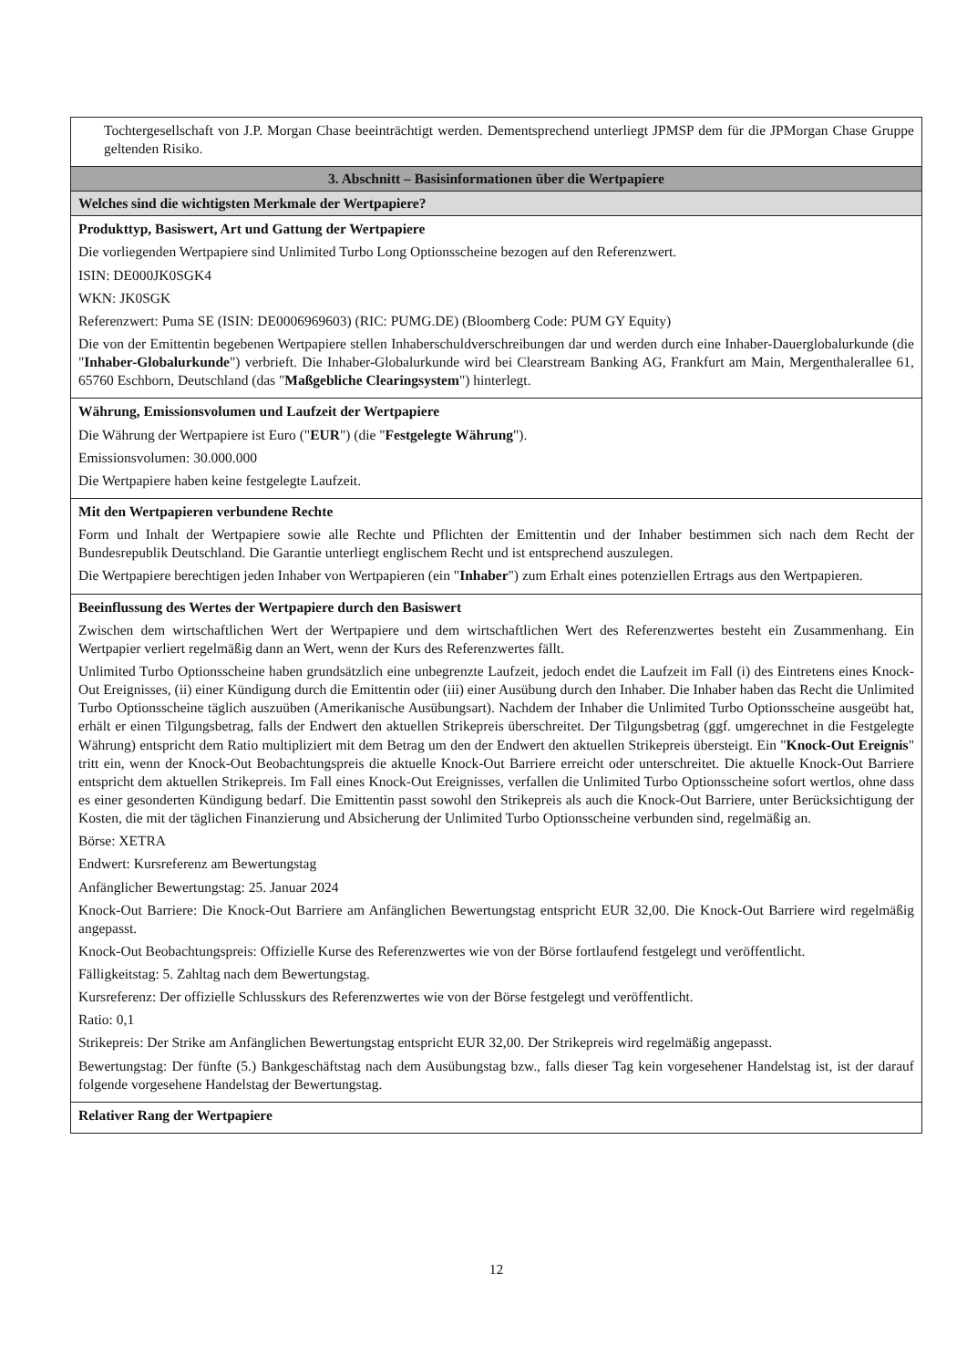| Tochtergesellschaft von J.P. Morgan Chase beeinträchtigt werden. Dementsprechend unterliegt JPMSP dem für die JPMorgan Chase Gruppe geltenden Risiko. |
| 3. Abschnitt – Basisinformationen über die Wertpapiere |
| Welches sind die wichtigsten Merkmale der Wertpapiere? |
| Produkttyp, Basiswert, Art und Gattung der Wertpapiere Die vorliegenden Wertpapiere sind Unlimited Turbo Long Optionsscheine bezogen auf den Referenzwert. ISIN: DE000JK0SGK4 WKN: JK0SGK Referenzwert: Puma SE (ISIN: DE0006969603) (RIC: PUMG.DE) (Bloomberg Code: PUM GY Equity) Die von der Emittentin begebenen Wertpapiere stellen Inhaberschuldverschreibungen dar und werden durch eine Inhaber-Dauerglobalurkunde (die " Inhaber-Globalurkunde ") verbrieft. Die Inhaber-Globalurkunde wird bei Clearstream Banking AG, Frankfurt am Main, Mergenthalerallee 61, 65760 Eschborn, Deutschland (das " Maßgebliche Clearingsystem ") hinterlegt. |
| Währung, Emissionsvolumen und Laufzeit der Wertpapiere Die Währung der Wertpapiere ist Euro (" EUR ") (die " Festgelegte Währung "). Emissionsvolumen: 30.000.000 Die Wertpapiere haben keine festgelegte Laufzeit. |
| Mit den Wertpapieren verbundene Rechte Form und Inhalt der Wertpapiere sowie alle Rechte und Pflichten der Emittentin und der Inhaber bestimmen sich nach dem Recht der Bundesrepublik Deutschland. Die Garantie unterliegt englischem Recht und ist entsprechend auszulegen. Die Wertpapiere berechtigen jeden Inhaber von Wertpapieren (ein " Inhaber ") zum Erhalt eines potenziellen Ertrags aus den Wertpapieren. |
| Beeinflussung des Wertes der Wertpapiere durch den Basiswert Zwischen dem wirtschaftlichen Wert der Wertpapiere und dem wirtschaftlichen Wert des Referenzwertes besteht ein Zusammenhang. Ein Wertpapier verliert regelmäßig dann an Wert, wenn der Kurs des Referenzwertes fällt. Unlimited Turbo Optionsscheine haben grundsätzlich eine unbegrenzte Laufzeit, jedoch endet die Laufzeit im Fall (i) des Eintretens eines Knock-Out Ereignisses, (ii) einer Kündigung durch die Emittentin oder (iii) einer Ausübung durch den Inhaber. Die Inhaber haben das Recht die Unlimited Turbo Optionsscheine täglich auszuüben (Amerikanische Ausübungsart). Nachdem der Inhaber die Unlimited Turbo Optionsscheine ausgeübt hat, erhält er einen Tilgungsbetrag, falls der Endwert den aktuellen Strikepreis überschreitet. Der Tilgungsbetrag (ggf. umgerechnet in die Festgelegte Währung) entspricht dem Ratio multipliziert mit dem Betrag um den der Endwert den aktuellen Strikepreis übersteigt. Ein " Knock-Out Ereignis " tritt ein, wenn der Knock-Out Beobachtungspreis die aktuelle Knock-Out Barriere erreicht oder unterschreitet. Die aktuelle Knock-Out Barriere entspricht dem aktuellen Strikepreis. Im Fall eines Knock-Out Ereignisses, verfallen die Unlimited Turbo Optionsscheine sofort wertlos, ohne dass es einer gesonderten Kündigung bedarf. Die Emittentin passt sowohl den Strikepreis als auch die Knock-Out Barriere, unter Berücksichtigung der Kosten, die mit der täglichen Finanzierung und Absicherung der Unlimited Turbo Optionsscheine verbunden sind, regelmäßig an. Börse: XETRA Endwert: Kursreferenz am Bewertungstag Anfänglicher Bewertungstag: 25. Januar 2024 Knock-Out Barriere: Die Knock-Out Barriere am Anfänglichen Bewertungstag entspricht EUR 32,00. Die Knock-Out Barriere wird regelmäßig angepasst. Knock-Out Beobachtungspreis: Offizielle Kurse des Referenzwertes wie von der Börse fortlaufend festgelegt und veröffentlicht. Fälligkeitstag: 5. Zahltag nach dem Bewertungstag. Kursreferenz: Der offizielle Schlusskurs des Referenzwertes wie von der Börse festgelegt und veröffentlicht. Ratio: 0,1 Strikepreis: Der Strike am Anfänglichen Bewertungstag entspricht EUR 32,00. Der Strikepreis wird regelmäßig angepasst. Bewertungstag: Der fünfte (5.) Bankgeschäftstag nach dem Ausübungstag bzw., falls dieser Tag kein vorgesehener Handelstag ist, ist der darauf folgende vorgesehene Handelstag der Bewertungstag. |
| Relativer Rang der Wertpapiere |
12